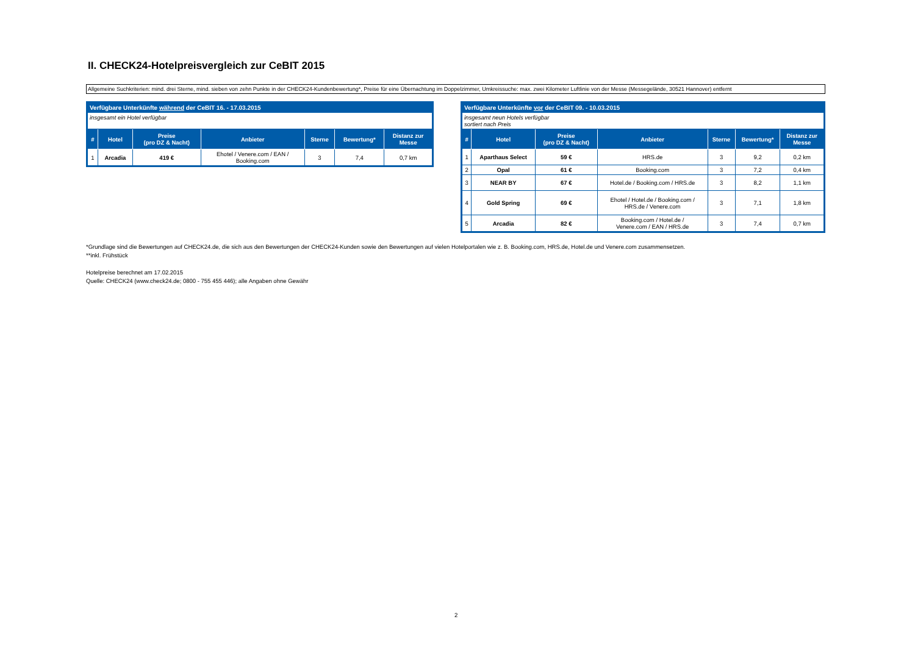II. CHECK24-Hotelpreisvergleich zur CeBIT 2015
Allgemeine Suchkriterien: mind. drei Sterne, mind. sieben von zehn Punkte in der CHECK24-Kundenbewertung*, Preise für eine Übernachtung im Doppelzimmer, Umkreissuche: max. zwei Kilometer Luftlinie von der Messe (Messegelände, 30521 Hannover) entfernt
| Verfügbare Unterkünfte während der CeBIT 16. - 17.03.2015 | | | | | | |
| insgesamt ein Hotel verfügbar | | | | | | |
| # | Hotel | Preise (pro DZ & Nacht) | Anbieter | Sterne | Bewertung* | Distanz zur Messe |
| 1 | Arcadia | 419 € | Ehotel / Venere.com / EAN / Booking.com | 3 | 7,4 | 0,7 km |
| Verfügbare Unterkünfte vor der CeBIT 09. - 10.03.2015 | | | | | | |
| insgesamt neun Hotels verfügbar sortiert nach Preis | | | | | | |
| # | Hotel | Preise (pro DZ & Nacht) | Anbieter | Sterne | Bewertung* | Distanz zur Messe |
| 1 | Aparthaus Select | 59 € | HRS.de | 3 | 9,2 | 0,2 km |
| 2 | Opal | 61 € | Booking.com | 3 | 7,2 | 0,4 km |
| 3 | NEAR BY | 67 € | Hotel.de / Booking.com / HRS.de | 3 | 8,2 | 1,1 km |
| 4 | Gold Spring | 69 € | Ehotel / Hotel.de / Booking.com / HRS.de / Venere.com | 3 | 7,1 | 1,8 km |
| 5 | Arcadia | 82 € | Booking.com / Hotel.de / Venere.com / EAN / HRS.de | 3 | 7,4 | 0,7 km |
*Grundlage sind die Bewertungen auf CHECK24.de, die sich aus den Bewertungen der CHECK24-Kunden sowie den Bewertungen auf vielen Hotelportalen wie z. B. Booking.com, HRS.de, Hotel.de und Venere.com zusammensetzen.
**inkl. Frühstück
Hotelpreise berechnet am 17.02.2015
Quelle: CHECK24 (www.check24.de; 0800 - 755 455 446); alle Angaben ohne Gewähr
2